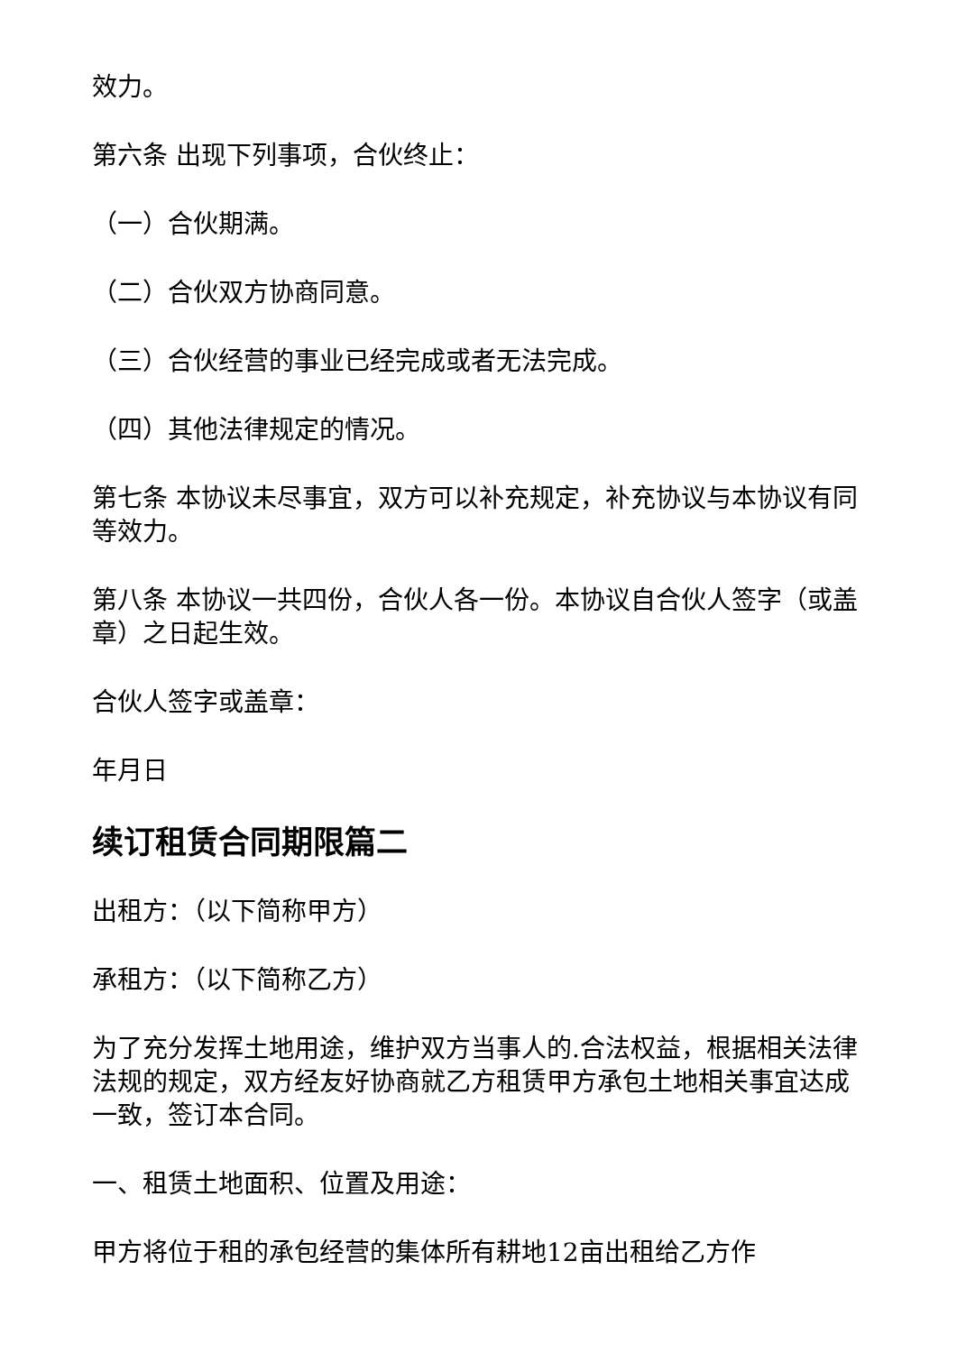效力。
第六条 出现下列事项，合伙终止：
（一）合伙期满。
（二）合伙双方协商同意。
（三）合伙经营的事业已经完成或者无法完成。
（四）其他法律规定的情况。
第七条 本协议未尽事宜，双方可以补充规定，补充协议与本协议有同等效力。
第八条 本协议一共四份，合伙人各一份。本协议自合伙人签字（或盖章）之日起生效。
合伙人签字或盖章：
年月日
续订租赁合同期限篇二
出租方：（以下简称甲方）
承租方：（以下简称乙方）
为了充分发挥土地用途，维护双方当事人的.合法权益，根据相关法律法规的规定，双方经友好协商就乙方租赁甲方承包土地相关事宜达成一致，签订本合同。
一、租赁土地面积、位置及用途：
甲方将位于租的承包经营的集体所有耕地12亩出租给乙方作